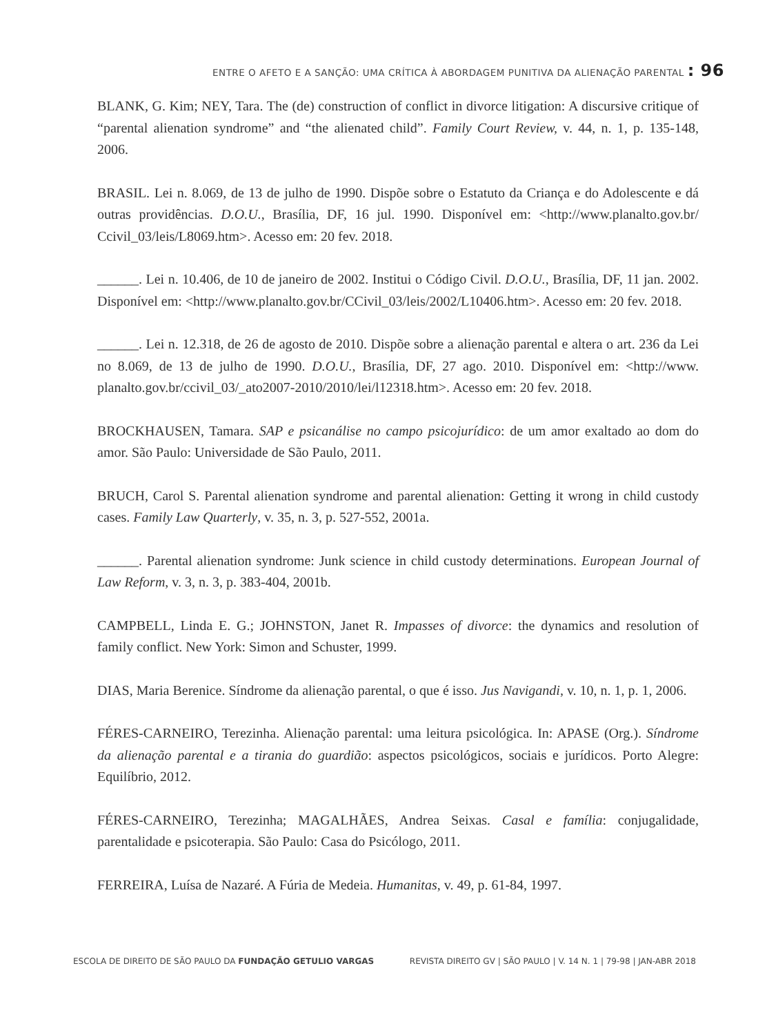ENTRE O AFETO E A SANÇÃO: UMA CRÍTICA À ABORDAGEM PUNITIVA DA ALIENAÇÃO PARENTAL : 96
BLANK, G. Kim; NEY, Tara. The (de) construction of conflict in divorce litigation: A discursive critique of “parental alienation syndrome” and “the alienated child”. Family Court Review, v. 44, n. 1, p. 135-148, 2006.
BRASIL. Lei n. 8.069, de 13 de julho de 1990. Dispõe sobre o Estatuto da Criança e do Adolescente e dá outras providências. D.O.U., Brasília, DF, 16 jul. 1990. Disponível em: <http://www.planalto.gov.br/ Ccivil_03/leis/L8069.htm>. Acesso em: 20 fev. 2018.
______. Lei n. 10.406, de 10 de janeiro de 2002. Institui o Código Civil. D.O.U., Brasília, DF, 11 jan. 2002. Disponível em: <http://www.planalto.gov.br/CCivil_03/leis/2002/L10406.htm>. Acesso em: 20 fev. 2018.
______. Lei n. 12.318, de 26 de agosto de 2010. Dispõe sobre a alienação parental e altera o art. 236 da Lei no 8.069, de 13 de julho de 1990. D.O.U., Brasília, DF, 27 ago. 2010. Disponível em: <http://www. planalto.gov.br/ccivil_03/_ato2007-2010/2010/lei/l12318.htm>. Acesso em: 20 fev. 2018.
BROCKHAUSEN, Tamara. SAP e psicanálise no campo psicojurídico: de um amor exaltado ao dom do amor. São Paulo: Universidade de São Paulo, 2011.
BRUCH, Carol S. Parental alienation syndrome and parental alienation: Getting it wrong in child custody cases. Family Law Quarterly, v. 35, n. 3, p. 527-552, 2001a.
______. Parental alienation syndrome: Junk science in child custody determinations. European Journal of Law Reform, v. 3, n. 3, p. 383-404, 2001b.
CAMPBELL, Linda E. G.; JOHNSTON, Janet R. Impasses of divorce: the dynamics and resolution of family conflict. New York: Simon and Schuster, 1999.
DIAS, Maria Berenice. Síndrome da alienação parental, o que é isso. Jus Navigandi, v. 10, n. 1, p. 1, 2006.
FÉRES-CARNEIRO, Terezinha. Alienação parental: uma leitura psicológica. In: APASE (Org.). Síndrome da alienação parental e a tirania do guardião: aspectos psicológicos, sociais e jurídicos. Porto Alegre: Equilíbrio, 2012.
FÉRES-CARNEIRO, Terezinha; MAGALHÃES, Andrea Seixas. Casal e família: conjugalidade, parentalidade e psicoterapia. São Paulo: Casa do Psicólogo, 2011.
FERREIRA, Luísa de Nazaré. A Fúria de Medeia. Humanitas, v. 49, p. 61-84, 1997.
ESCOLA DE DIREITO DE SÃO PAULO DA FUNDAÇÃO GETULIO VARGAS REVISTA DIREITO GV | SÃO PAULO | V. 14 N. 1 | 79-98 | JAN-ABR 2018